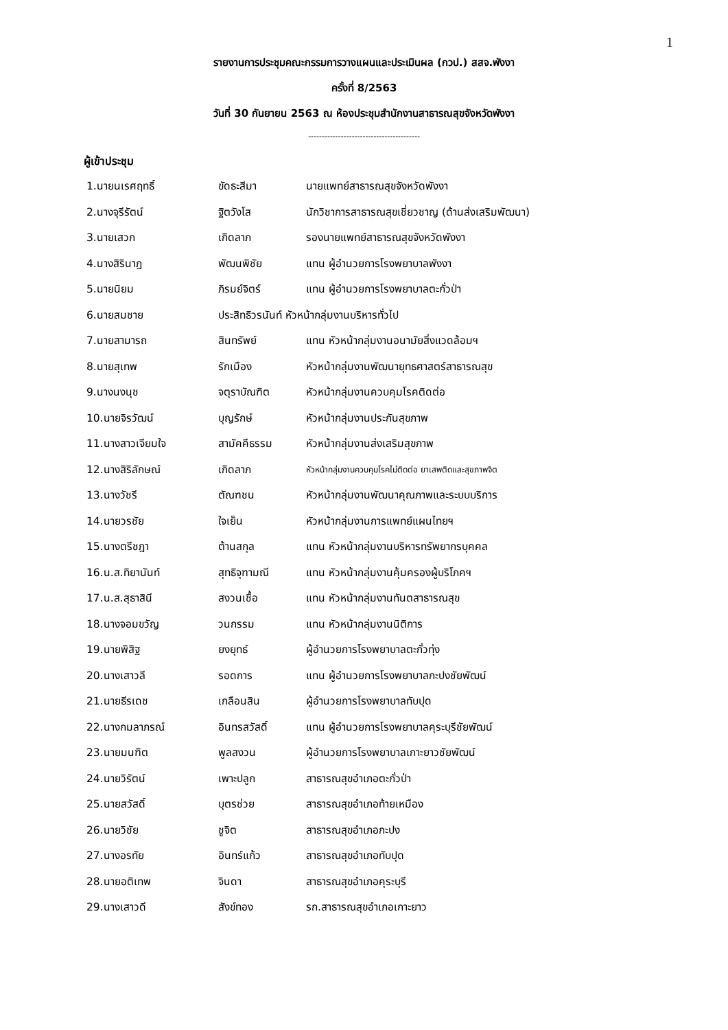1
รายงานการประชุมคณะกรรมการวางแผนและประเมินผล (กวป.) สสจ.พังงา
ครั้งที่ 8/2563
วันที่ 30 กันยายน 2563 ณ ห้องประชุมสำนักงานสาธารณสุขจังหวัดพังงา
-----------------------------------------
ผู้เข้าประชุม
| 1.นายนเรศฤทธิ์ | ขัดธะสีมา | นายแพทย์สาธารณสุขจังหวัดพังงา |
| 2.นางจุรีรัตน์ | ฐิตวังโส | นักวิชาการสาธารณสุขเชี่ยวชาญ (ด้านส่งเสริมพัฒนา) |
| 3.นายเสวก | เกิดลาภ | รองนายแพทย์สาธารณสุขจังหวัดพังงา |
| 4.นางสิรินาฎ | พัฒนพิชัย | แทน ผู้อำนวยการโรงพยาบาลพังงา |
| 5.นายนิยม | ภิรมย์จิตร์ | แทน ผู้อำนวยการโรงพยาบาลตะกั่วป่า |
| 6.นายสมชาย | ประสิทธิวรนันท์ หัวหน้ากลุ่มงานบริหารทั่วไป | |
| 7.นายสามารถ | สินทรัพย์ | แทน หัวหน้ากลุ่มงานอนามัยสิ่งแวดล้อมฯ |
| 8.นายสุเทพ | รักเมือง | หัวหน้ากลุ่มงานพัฒนายุทธศาสตร์สาธารณสุข |
| 9.นางนงนุช | จตุราบัณฑิต | หัวหน้ากลุ่มงานควบคุมโรคติดต่อ |
| 10.นายจิรวัฒน์ | บุญรักษ์ | หัวหน้ากลุ่มงานประกันสุขภาพ |
| 11.นางสาวเจียมใจ | สามัคคีธรรม | หัวหน้ากลุ่มงานส่งเสริมสุขภาพ |
| 12.นางสิริลักษณ์ | เกิดลาภ | หัวหน้ากลุ่มงานควบคุมโรคไม่ติดต่อ ยาเสพติดและสุขภาพจิต |
| 13.นางวัชรี | ตัณฑชน | หัวหน้ากลุ่มงานพัฒนาคุณภาพและระบบบริการ |
| 14.นายวรชัย | ใจเย็น | หัวหน้ากลุ่มงานการแพทย์แผนไทยฯ |
| 15.นางตรีชฎา | ต้านสกุล | แทน หัวหน้ากลุ่มงานบริหารทรัพยากรบุคคล |
| 16.น.ส.ทิยานันท์ | สุทธิจุฑามณี | แทน หัวหน้ากลุ่มงานคุ้มครองผู้บริโภคฯ |
| 17.น.ส.สุธาสินี | สงวนเชื้อ | แทน หัวหน้ากลุ่มงานทันตสาธารณสุข |
| 18.นางจอมขวัญ | วนกรรม | แทน หัวหน้ากลุ่มงานนิติการ |
| 19.นายพิสิฐ | ยงยุทธ์ | ผู้อำนวยการโรงพยาบาลตะกั่วทุ่ง |
| 20.นางเสาวลี | รอดการ | แทน ผู้อำนวยการโรงพยาบาลกะปงชัยพัฒน์ |
| 21.นายธีรเดช | เกลือนสิน | ผู้อำนวยการโรงพยาบาลทับปุด |
| 22.นางกมลาภรณ์ | อินทรสวัสดิ์ | แทน ผู้อำนวยการโรงพยาบาลคุระบุรีชัยพัฒน์ |
| 23.นายมนฑิต | พูลสงวน | ผู้อำนวยการโรงพยาบาลเกาะยาวชัยพัฒน์ |
| 24.นายวิรัตน์ | เพาะปลูก | สาธารณสุขอำเภอตะกั่วป่า |
| 25.นายสวัสดิ์ | บุตรช่วย | สาธารณสุขอำเภอท้ายเหมือง |
| 26.นายวิชัย | ชูจิต | สาธารณสุขอำเภอกะปง |
| 27.นางอรทัย | อินทร์แก้ว | สาธารณสุขอำเภอทับปุด |
| 28.นายอติเทพ | จินดา | สาธารณสุขอำเภอคุระบุรี |
| 29.นางเสาวดี | สังข์ทอง | รก.สาธารณสุขอำเภอเกาะยาว |